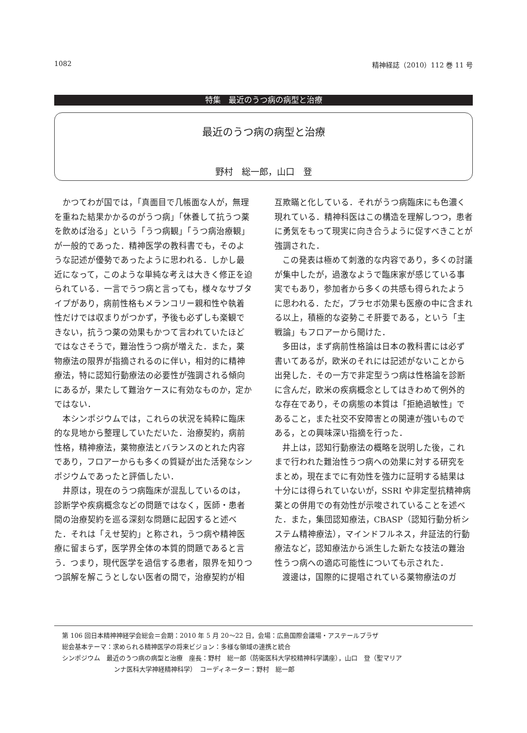1082 精神経誌（2010）112 巻 11 号
特集　最近のうつ病の病型と治療
最近のうつ病の病型と治療
野村　総一郎，山口　登
かつてわが国では，「真面目で几帳面な人が，無理を重ねた結果かかるのがうつ病」「休養して抗うつ薬を飲めば治る」という「うつ病観」「うつ病治療観」が一般的であった．精神医学の教科書でも，そのような記述が優勢であったように思われる．しかし最近になって，このような単純な考えは大きく修正を迫られている．一言でうつ病と言っても，様々なサブタイプがあり，病前性格もメランコリー親和性や執着性だけでは収まりがつかず，予後も必ずしも楽観できない，抗うつ薬の効果もかつて言われていたほどではなさそうで，難治性うつ病が増えた．また，薬物療法の限界が指摘されるのに伴い，相対的に精神療法，特に認知行動療法の必要性が強調される傾向にあるが，果たして難治ケースに有効なものか，定かではない．
本シンポジウムでは，これらの状況を純粋に臨床的な見地から整理していただいた．治療契約，病前性格，精神療法，薬物療法とバランスのとれた内容であり，フロアーからも多くの質疑が出た活発なシンポジウムであったと評価したい．
井原は，現在のうつ病臨床が混乱しているのは，診断学や疾病概念などの問題ではなく，医師・患者間の治療契約を巡る深刻な問題に起因すると述べた．それは「えせ契約」と称され，うつ病や精神医療に留まらず，医学界全体の本質的問題であると言う．つまり，現代医学を過信する患者，限界を知りつつ誤解を解こうとしない医者の間で，治療契約が相互欺瞞と化している．それがうつ病臨床にも色濃く現れている．精神科医はこの構造を理解しつつ，患者に勇気をもって現実に向き合うように促すべきことが強調された．
この発表は極めて刺激的な内容であり，多くの討議が集中したが，過激なようで臨床家が感じている事実でもあり，参加者から多くの共感も得られたように思われる．ただ，プラセボ効果も医療の中に含まれる以上，積極的な姿勢こそ肝要である，という「主戦論」もフロアーから聞けた．
多田は，まず病前性格論は日本の教科書には必ず書いてあるが，欧米のそれには記述がないことから出発した．その一方で非定型うつ病は性格論を診断に含んだ，欧米の疾病概念としてはきわめて例外的な存在であり，その病態の本質は「拒絶過敏性」であること，また社交不安障害との関連が強いものである，との興味深い指摘を行った．
井上は，認知行動療法の概略を説明した後，これまで行われた難治性うつ病への効果に対する研究をまとめ，現在までに有効性を強力に証明する結果は十分には得られていないが，SSRI や非定型抗精神病薬との併用での有効性が示唆されていることを述べた．また，集団認知療法，CBASP（認知行動分析システム精神療法），マインドフルネス，弁証法的行動療法など，認知療法から派生した新たな技法の難治性うつ病への適応可能性についても示された．
渡邊は，国際的に提唱されている薬物療法のガ
第 106 回日本精神神経学会総会＝会期：2010 年 5 月 20〜22 日，会場：広島国際会議場・アステールプラザ
総会基本テーマ：求められる精神医学の将来ビジョン：多様な領域の連携と統合
シンポジウム　最近のうつ病の病型と治療　座長：野村　総一郎（防衛医科大学校精神科学講座），山口　登（聖マリア
ンナ医科大学神経精神科学）　コーディネーター：野村　総一郎